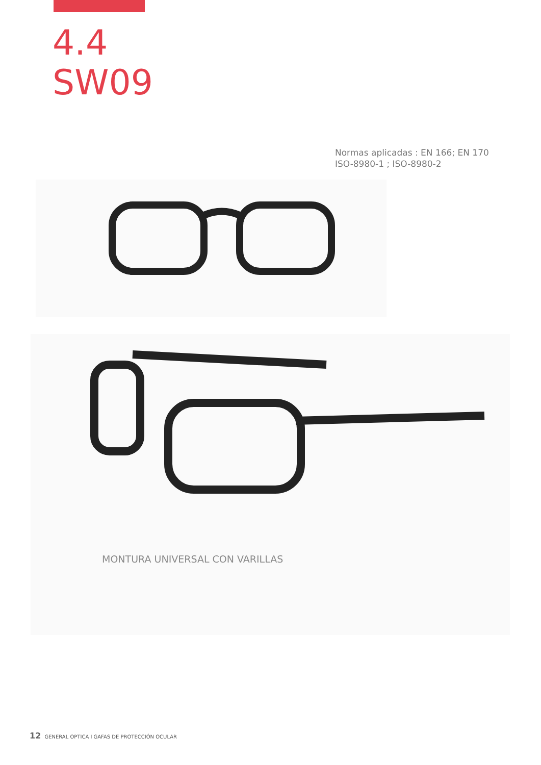4.4
SW09
Normas aplicadas : EN 166; EN 170
ISO-8980-1 ; ISO-8980-2
MONTURA UNIVERSAL CON VARILLAS
12 GENERAL OPTICA I GAFAS DE PROTECCIÓN OCULAR